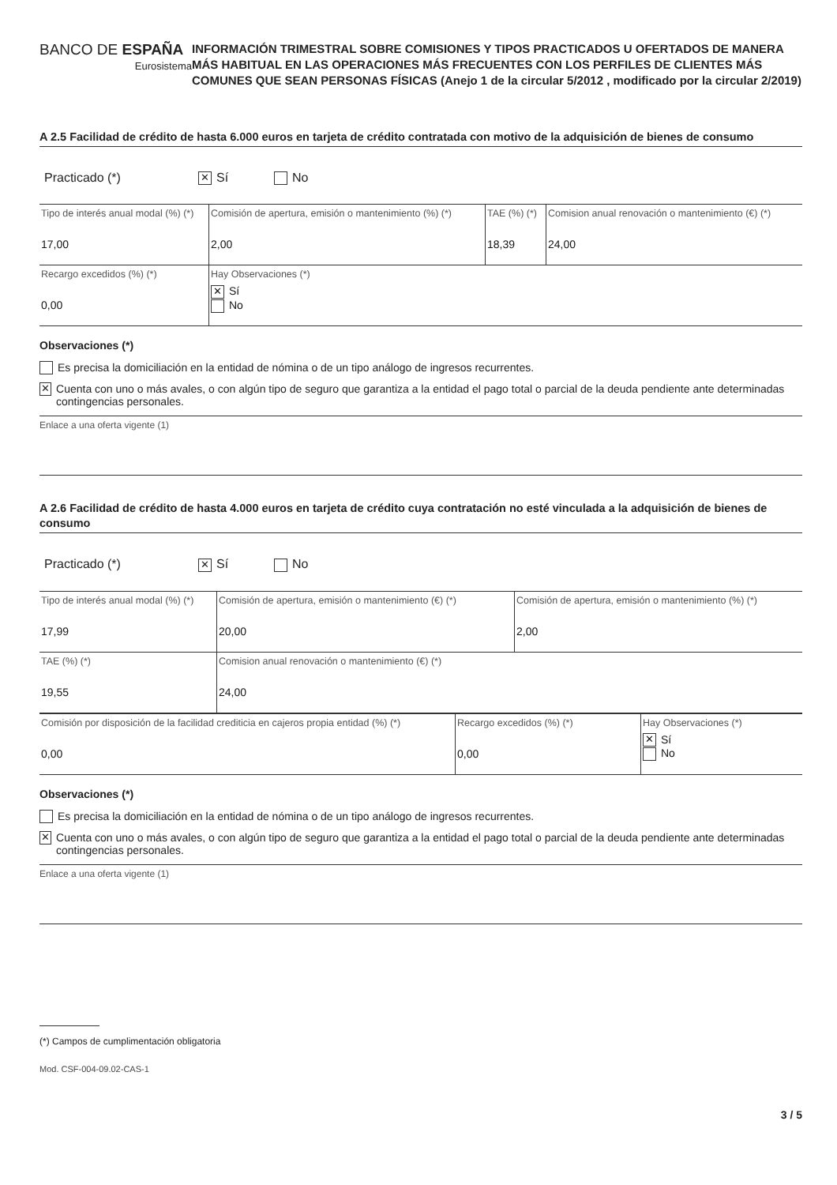BANCO DE ESPAÑA
Eurosistema
INFORMACIÓN TRIMESTRAL SOBRE COMISIONES Y TIPOS PRACTICADOS U OFERTADOS DE MANERA MÁS HABITUAL EN LAS OPERACIONES MÁS FRECUENTES CON LOS PERFILES DE CLIENTES MÁS COMUNES QUE SEAN PERSONAS FÍSICAS (Anejo 1 de la circular 5/2012 , modificado por la circular 2/2019)
A 2.5 Facilidad de crédito de hasta 6.000 euros en tarjeta de crédito contratada con motivo de la adquisición de bienes de consumo
Practicado (*) ✕ Sí No
| Tipo de interés anual modal (%) (*) 17,00 | Comisión de apertura, emisión o mantenimiento (%) (*) 2,00 | TAE (%) (*) 18,39 | Comision anual renovación o mantenimiento (€) (*) 24,00 |
| Recargo excedidos (%) (*) 0,00 | Hay Observaciones (*) ✕ Sí No | | |
Observaciones (*)
Es precisa la domiciliación en la entidad de nómina o de un tipo análogo de ingresos recurrentes.
✕ Cuenta con uno o más avales, o con algún tipo de seguro que garantiza a la entidad el pago total o parcial de la deuda pendiente ante determinadas contingencias personales.
Enlace a una oferta vigente (1)
A 2.6 Facilidad de crédito de hasta 4.000 euros en tarjeta de crédito cuya contratación no esté vinculada a la adquisición de bienes de consumo
Practicado (*) ✕ Sí No
| Tipo de interés anual modal (%) (*) 17,99 | Comisión de apertura, emisión o mantenimiento (€) (*) 20,00 | Comisión de apertura, emisión o mantenimiento (%) (*) 2,00 |
| TAE (%) (*) 19,55 | Comision anual renovación o mantenimiento (€) (*) 24,00 | |
| Comisión por disposición de la facilidad crediticia en cajeros propia entidad (%) (*) 0,00 | Recargo excedidos (%) (*) 0,00 | Hay Observaciones (*) ✕ Sí No |
Observaciones (*)
Es precisa la domiciliación en la entidad de nómina o de un tipo análogo de ingresos recurrentes.
✕ Cuenta con uno o más avales, o con algún tipo de seguro que garantiza a la entidad el pago total o parcial de la deuda pendiente ante determinadas contingencias personales.
Enlace a una oferta vigente (1)
(*) Campos de cumplimentación obligatoria
Mod. CSF-004-09.02-CAS-1
3 / 5